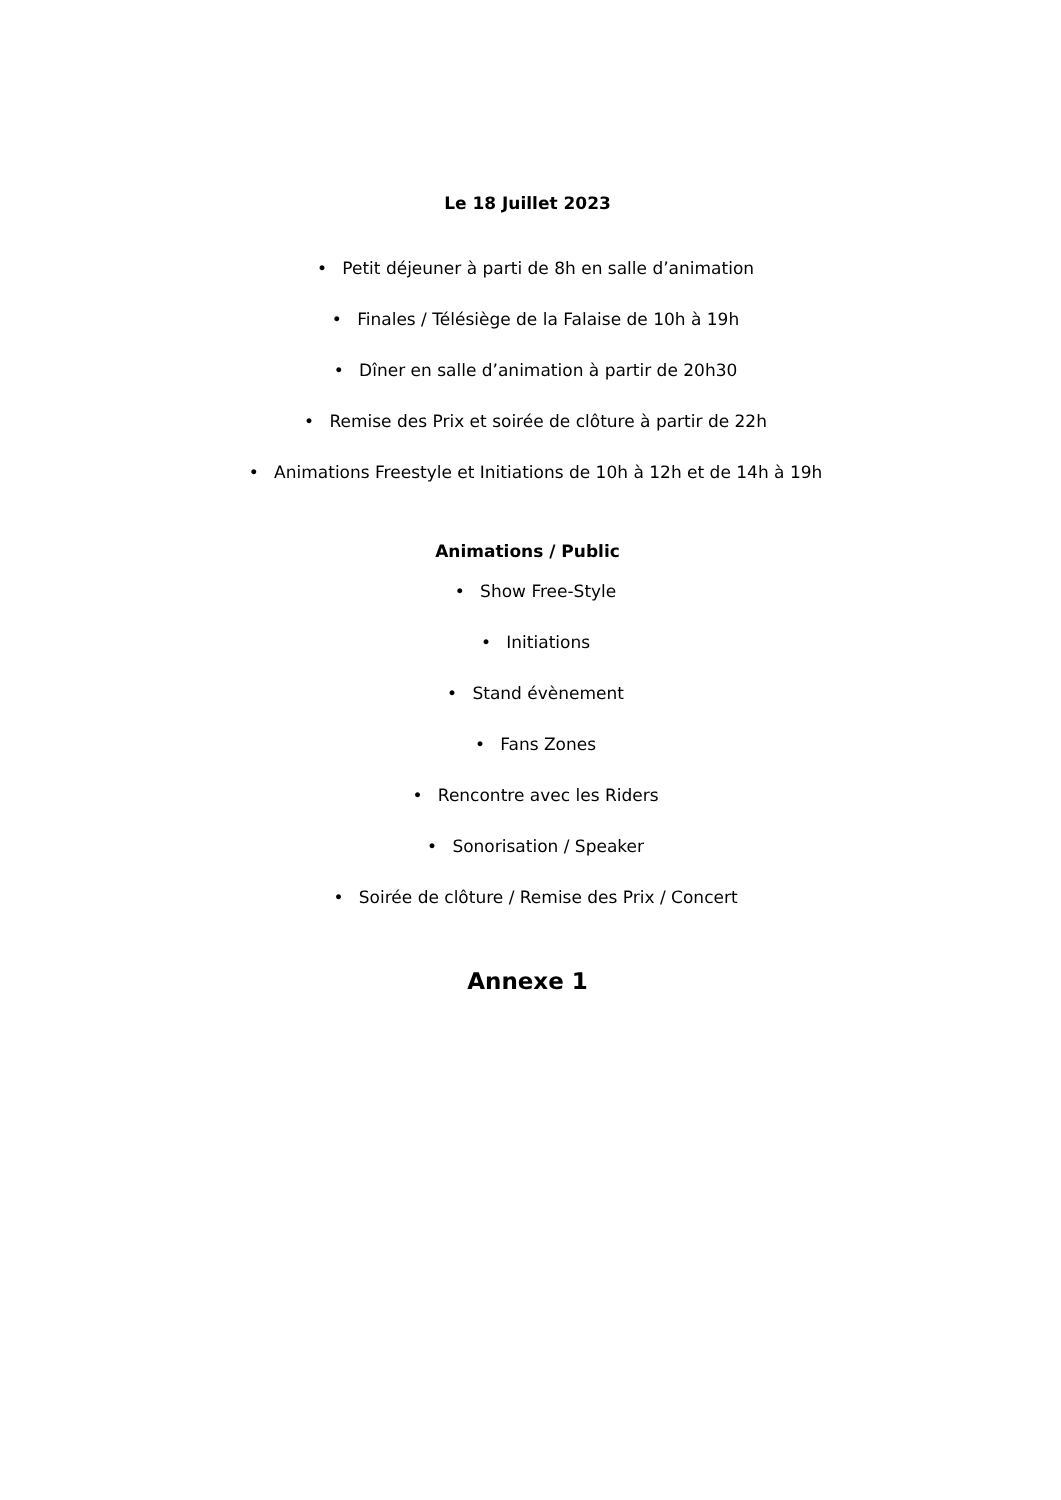Le 18 Juillet 2023
• Petit déjeuner à parti de 8h en salle d’animation
• Finales / Télésiège de la Falaise de 10h à 19h
• Dîner en salle d’animation à partir de 20h30
• Remise des Prix et soirée de clôture à partir de 22h
• Animations Freestyle et Initiations de 10h à 12h et de 14h à 19h
Animations / Public
• Show Free-Style
• Initiations
• Stand évènement
• Fans Zones
• Rencontre avec les Riders
• Sonorisation / Speaker
• Soirée de clôture / Remise des Prix / Concert
Annexe 1